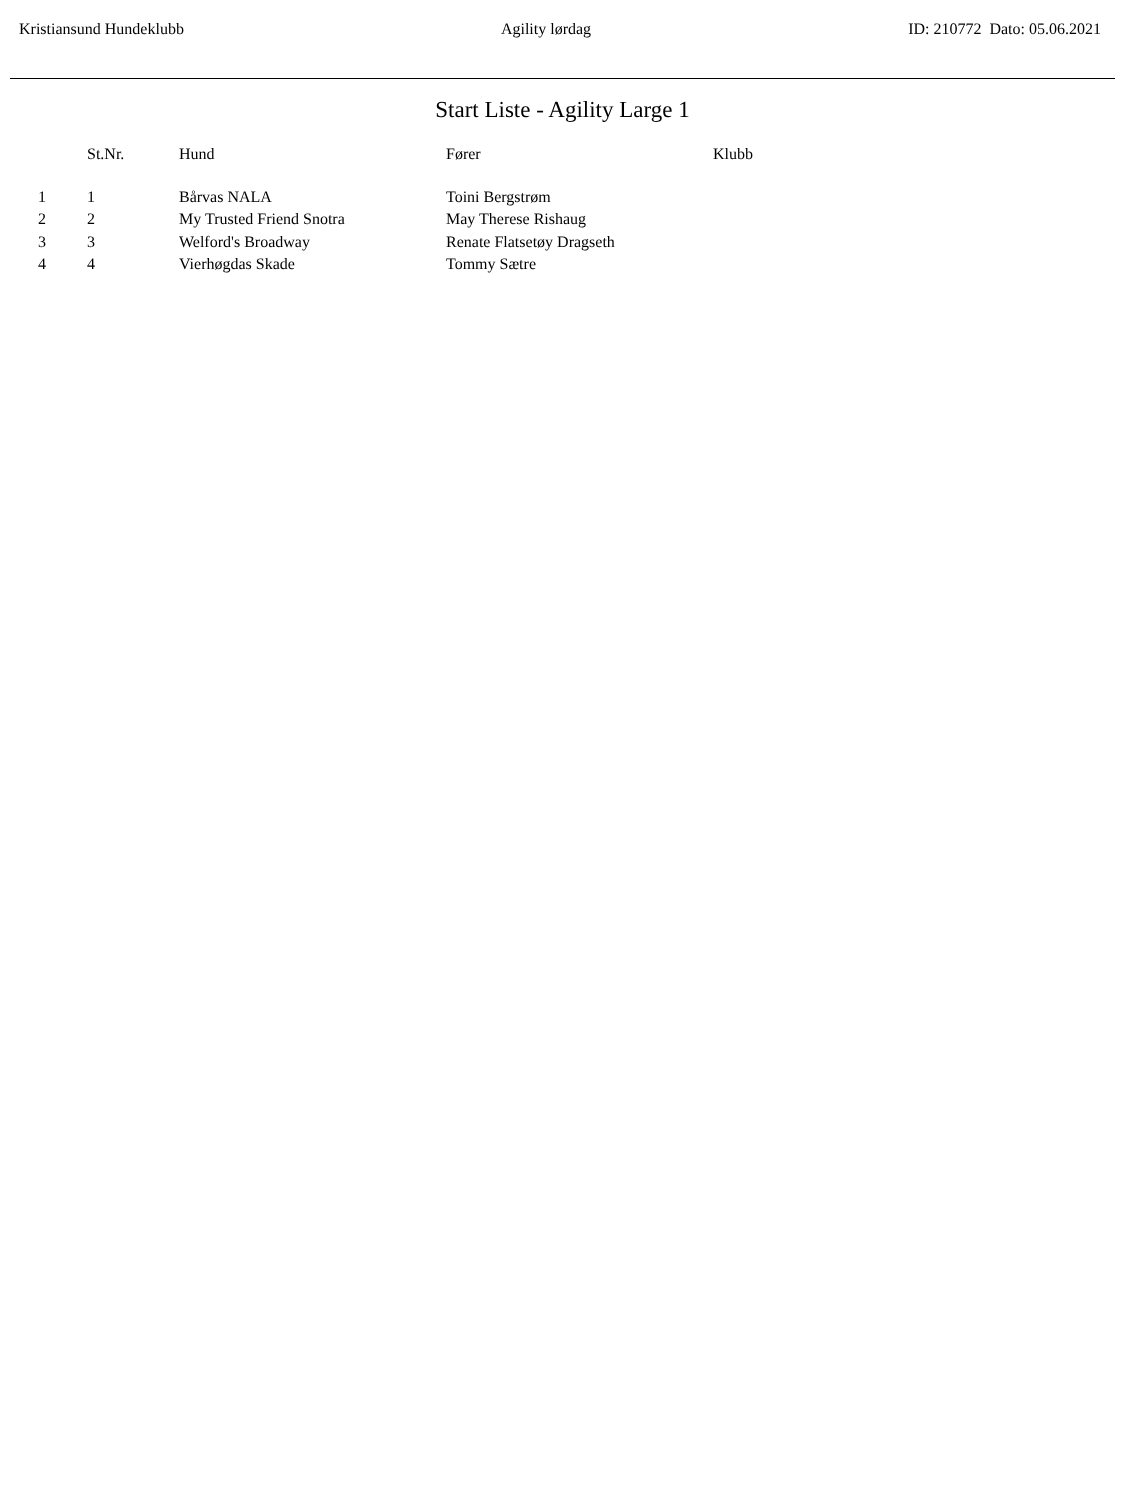Kristiansund Hundeklubb Agility lørdag ID: 210772 Dato: 05.06.2021
Start Liste - Agility Large 1
| | St.Nr. | Hund | Fører | Klubb |
| --- | --- | --- | --- | --- |
| 1 | 1 | Bårvas NALA | Toini Bergstrøm | |
| 2 | 2 | My Trusted Friend Snotra | May Therese Rishaug | |
| 3 | 3 | Welford's Broadway | Renate Flatsetøy Dragseth | |
| 4 | 4 | Vierhøgdas Skade | Tommy Sætre | |